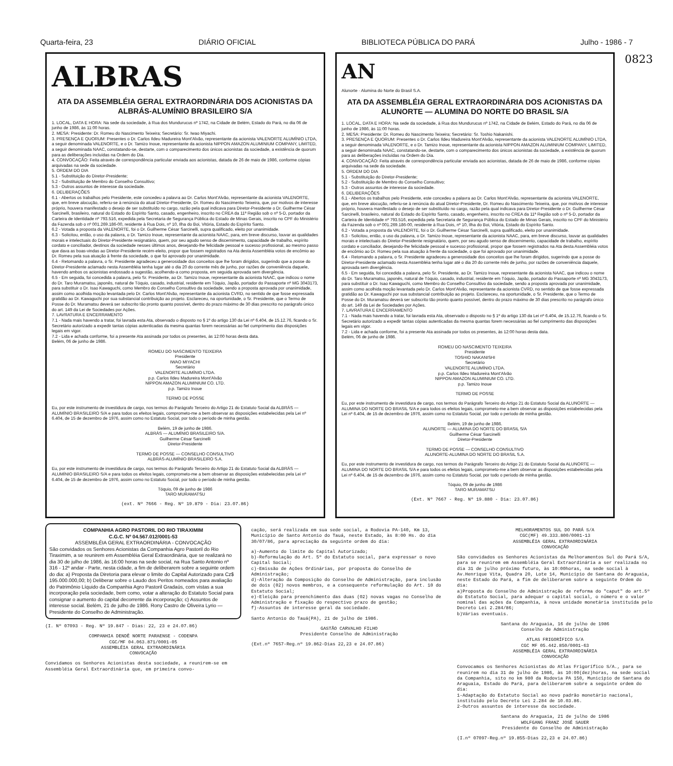Quarta-feira, 23 DIÁRIO OFICIAL BIBLIOTECA PÚBLICA DO PARÁ Julho - 1986 - 7
ALBRAS
ATA DA ASSEMBLÉIA GERAL EXTRAORDINÁRIA DOS ACIONISTAS DA ALBRÁS-ALUMÍNIO BRASILEIRO S/A
1. LOCAL, DATA E HORA: Na sede da sociedade, à Rua dos Mundurucus nº 1742, na Cidade de Belém, Estado do Pará, no dia 06 de junho de 1986, às 11:00 horas.
2. MESA: Presidente: Dr. Romeu do Nascimento Teixeira; Secretário: Sr. Iwao Miyachi.
3. PRESENÇA E QUORUM: Presentes o Dr. Carlos Ildeu Madureira Mont'Alvão, representante da acionista VALENORTE ALUMÍNIO LTDA, a seguir denominada VALENORTE, e o Dr. Tamizo Inoue, representante da acionista NIPPON AMAZON ALUMINIUM COMPANY, LIMITED, a seguir denominada NAAC, constatando-se, destarte, com o comparecimento dos únicos acionistas da sociedade, a existência de quorum para as deliberações incluídas na Ordem do Dia.
4. CONVOCAÇÃO: Feita através de correspondência particular enviada aos acionistas, datada de 26 de maio de 1986, conforme cópias arquivadas na sede da sociedade.
5. ORDEM DO DIA
5.1 - Substituição do Diretor-Presidente;
5.2 - Substituição de Membro do Conselho Consultivo;
5.3 - Outros assuntos de interesse da sociedade.
6. DELIBERAÇÕES
6.1 - Abertos os trabalhos pelo Presidente, este concedeu a palavra ao Dr. Carlos Mont'Alvão, representante da acionista VALENORTE, que, em breve alocução, referiu-se à renúncia do atual Diretor-Presidente, Dr. Romeu do Nascimento Teixeira, que, por motivos de interesse próprio, houvera manifestado o desejo de ser substituído no cargo, razão pela qual indicava para Diretor-Presidente o Dr. Guilherme César Sarcinelli, brasileiro, natural do Estado do Espírito Santo, casado, engenheiro, inscrito no CREA da 11ª Região sob o nº 5-D, portador da Carteira de Identidade nº 793.516, expedida pela Secretaria de Segurança Pública do Estado de Minas Gerais, inscrito no CPF do Ministério da Fazenda sob o nº 001.269.186-00, residente à Rua Dois, nº 10, Ilha do Boi, Vitória, Estado do Espírito Santo.
6.2 - Votada a proposta da VALENORTE, foi o Dr. Guilherme César Sarcinelli, supra qualificado, eleito por unanimidade.
6.3 - Solicitou, então, o uso da palavra, o Dr. Tamizo Inoue, representante da acionista NAAC, para, em breve discurso, louvar as qualidades morais e intelectuais do Diretor-Presidente resignatário, quem, por seu agudo senso de discernimento, capacidade de trabalho, espírito cordato e conciliador, destinos da sociedade nesses últimos anos, desejando-lhe felicidade pessoal e sucesso profissional, ao mesmo passo que dava as boas-vindas ao Diretor-Presidente recém-eleito, propor que fossem registrados na Ata desta Assembléia votos de encômio ao Dr. Romeu pela sua atuação à frente da sociedade, o que foi aprovado por unanimidade.
6.4 - Retomando a palavra, o Sr. Presidente agradeceu a generosidade dos conceitos que lhe foram dirigidos, sugerindo que a posse do Diretor-Presidente aclamado nesta Assembléia tenha lugar até o dia 20 do corrente mês de junho, por razões de conveniência daquele, havendo ambos os acionistas endossado a sugestão, acolhendo-a como proposta, em seguida aprovada sem divergência.
6.5 - Em seguida, foi concedida a palavra, pelo Sr. Presidente, ao Dr. Tamizo Inoue, representante da acionista NAAC, que indicou o nome do Dr. Taro Muramatsu, japonês, natural de Tóquio, casado, industrial, residente em Tóquio, Japão, portador do Passaporte nº MG 3043173, para substituir o Dr. Isao Kawaguchi, como Membro do Conselho Consultivo da sociedade, sendo a proposta aprovada por unanimidade, assim como acolhida moção levantada pelo Dr. Carlos Mont'Alvão, representante da acionista CVRD, no sentido de que fosse expressada gratidão ao Dr. Kawaguchi por sua substancial contribuição ao projeto. Esclareceu, na oportunidade, o Sr. Presidente, que o Termo de Posse do Dr. Muramatsu deverá ser subscrito tão pronto quanto possível, dentro do prazo máximo de 30 dias prescrito no parágrafo único do art. 149 da Lei de Sociedades por Ações.
7. LAVRATURA E ENCERRAMENTO
7.1 - Nada mais havendo a tratar, foi lavrada esta Ata, observado o disposto no § 1º do artigo 130 da Lei nº 6.404, de 15.12.76, ficando o Sr. Secretário autorizado a expedir tantas cópias autenticadas da mesma quantas forem necessárias ao fiel cumprimento das disposições legais em vigor.
7.2 - Lida e achada conforme, foi a presente Ata assinada por todos os presentes, às 12:00 horas desta data.
Belém, 06 de junho de 1986.
ROMEU DO NASCIMENTO TEIXEIRA
Presidente
IWAO MIYACHI
Secretário
VALENORTE ALUMÍNIO LTDA.
p.p. Carlos Ildeu Madureira Mont'Alvão
NIPPON AMAZON ALUMINIUM CO. LTD.
p.p. Tamizo Inoue
TERMO DE POSSE
Eu, por este instrumento de investidura de cargo, nos termos do Parágrafo Terceiro do Artigo 21 do Estatuto Social da ALBRÁS — ALUMÍNIO BRASILEIRO S/A e para todos os efeitos legais, comprometo-me a bem observar as disposições estabelecidas pela Lei nº 6.404, de 15 de dezembro de 1976, assim como no Estatuto Social, por todo o período de minha gestão.
Belém, 19 de junho de 1986.
ALBRÁS — ALUMÍNIO BRASILEIRO S/A.
Guilherme César Sarcinelli
Diretor-Presidente
TERMO DE POSSE — CONSELHO CONSULTIVO
ALBRÁS-ALUMÍNIO BRASILEIRO S.A.
Eu, por este instrumento de investidura de cargo, nos termos do Parágrafo Terceiro do Artigo 21 do Estatuto Social da ALBRÁS — ALUMÍNIO BRASILEIRO S/A e para todos os efeitos legais, comprometo-me a bem observar as disposições estabelecidas pela Lei nº 6.404, de 15 de dezembro de 1976, assim como no Estatuto Social, por todo o período de minha gestão.
Tóquio, 09 de junho de 1986
TARO MURAMATSU
(ext. Nº 7666 - Reg. Nº 19.879 - Dia: 23.07.86)
AN
Alunorte · Alumina do Norte do Brasil S.A.
ATA DA ASSEMBLÉIA GERAL EXTRAORDINÁRIA DOS ACIONISTAS DA ALUNORTE — ALUMINA DO NORTE DO BRASIL S/A
1. LOCAL, DATA E HORA: Na sede da sociedade, à Rua dos Mundurucus nº 1742, na Cidade de Belém, Estado do Pará, no dia 06 de junho de 1986, às 11:00 horas.
2. MESA: Presidente: Dr. Romeu do Nascimento Teixeira; Secretário: Sr. Toshio Nakanishi.
3. PRESENÇA E QUORUM: Presentes o Dr. Carlos Ildeu Madureira Mont'Alvão, representante da acionista VALENORTE ALUMÍNIO LTDA, a seguir denominada VALENORTE, e o Dr. Tamizo Inoue, representante da acionista NIPPON AMAZON ALUMINIUM COMPANY, LIMITED, a seguir denominada NAAC, constatando-se, destarte, com o comparecimento dos únicos acionistas da sociedade, a existência de quorum para as deliberações incluídas na Ordem do Dia.
4. CONVOCAÇÃO: Feita através de correspondência particular enviada aos acionistas, datada de 26 de maio de 1986, conforme cópias arquivadas na sede da sociedade.
5. ORDEM DO DIA
5.1 - Substituição do Diretor-Presidente;
5.2 - Substituição de Membro do Conselho Consultivo;
5.3 - Outros assuntos de interesse da sociedade.
6. DELIBERAÇÕES
6.1 - Abertos os trabalhos pelo Presidente, este concedeu a palavra ao Dr. Carlos Mont'Alvão, representante da acionista VALENORTE, que, em breve alocução, referiu-se à renúncia do atual Diretor-Presidente, Dr. Romeu do Nascimento Teixeira, que, por motivos de interesse próprio, houvera manifestado o desejo de ser substituído no cargo, razão pela qual indicava para Diretor-Presidente o Dr. Guilherme César Sarcinelli, brasileiro, natural do Estado do Espírito Santo, casado, engenheiro, inscrito no CREA da 11ª Região sob o nº 5-D, portador da Carteira de Identidade nº 793.516, expedida pela Secretaria de Segurança Pública do Estado de Minas Gerais, inscrito no CPF do Ministério da Fazenda sob o nº 001.269.186-00, residente à Rua Dois, nº 10, Ilha do Boi, Vitória, Estado do Espírito Santo.
6.2 - Votada a proposta da VALENORTE, foi o Dr. Guilherme César Sarcinelli, supra qualificado, eleito por unanimidade.
6.3 - Solicitou, então, o uso da palavra, o Dr. Tamizo Inoue, representante da acionista NAAC, para, em breve discurso, louvar as qualidades morais e intelectuais do Diretor-Presidente resignatário, quem, por seu agudo senso de discernimento, capacidade de trabalho, espírito cordato e conciliador, desejando-lhe felicidade pessoal e sucesso profissional, propor que fossem registrados na Ata desta Assembléia votos de encômio ao Dr. Romeu pela sua atuação à frente da sociedade, o que foi aprovado por unanimidade.
6.4 - Retomando a palavra, o Sr. Presidente agradeceu a generosidade dos conceitos que lhe foram dirigidos, sugerindo que a posse do Diretor-Presidente aclamado nesta Assembléia tenha lugar até o dia 20 do corrente mês de junho, por razões de conveniência daquele, aprovada sem divergência.
6.5 - Em seguida, foi concedida a palavra, pelo Sr. Presidente, ao Dr. Tamizo Inoue, representante da acionista NAAC, que indicou o nome do Dr. Taro Muramatsu, japonês, natural de Tóquio, casado, industrial, residente em Tóquio, Japão, portador do Passaporte nº MG 3043173, para substituir o Dr. Isao Kawaguchi, como Membro do Conselho Consultivo da sociedade, sendo a proposta aprovada por unanimidade, assim como acolhida moção levantada pelo Dr. Carlos Mont'Alvão, representante da acionista CVRD, no sentido de que fosse expressada gratidão ao Dr. Kawaguchi por sua substancial contribuição ao projeto. Esclareceu, na oportunidade, o Sr. Presidente, que o Termo de Posse do Dr. Muramatsu deverá ser subscrito tão pronto quanto possível, dentro do prazo máximo de 30 dias prescrito no parágrafo único do art. 149 da Lei de Sociedades por Ações.
7. LAVRATURA E ENCERRAMENTO
7.1 - Nada mais havendo a tratar, foi lavrada esta Ata, observado o disposto no § 1º do artigo 130 da Lei nº 6.404, de 15.12.76, ficando o Sr. Secretário autorizado a expedir tantas cópias autenticadas da mesma quantas forem necessárias ao fiel cumprimento das disposições legais em vigor.
7.2 - Lida e achada conforme, foi a presente Ata assinada por todos os presentes, às 12:00 horas desta data.
Belém, 06 de junho de 1986.
ROMEU DO NASCIMENTO TEIXEIRA
Presidente
TOSHIO NAKANISHI
Secretário
VALENORTE ALUMÍNIO LTDA.
p.p. Carlos Ildeu Madureira Mont'Alvão
NIPPON AMAZON ALUMINIUM CO. LTD.
p.p. Tamizo Inoue
TERMO DE POSSE
Eu, por este instrumento de investidura de cargo, nos termos do Parágrafo Terceiro do Artigo 21 do Estatuto Social da ALUNORTE — ALUMINA DO NORTE DO BRASIL S/A e para todos os efeitos legais, comprometo-me a bem observar as disposições estabelecidas pela Lei nº 6.404, de 15 de dezembro de 1976, assim como no Estatuto Social, por todo o período de minha gestão.
Belém, 19 de junho de 1986.
ALUNORTE — ALUMINA DO NORTE DO BRASIL S/A
Guilherme César Sarcinelli
Diretor-Presidente
TERMO DE POSSE — CONSELHO CONSULTIVO
ALUNORTE-ALUMINA DO NORTE DO BRASIL S.A.
Eu, por este instrumento de investidura de cargo, nos termos do Parágrafo Terceiro do Artigo 21 do Estatuto Social da ALUNORTE — ALUMINA DO NORTE DO BRASIL S/A e para todos os efeitos legais, comprometo-me a bem observar as disposições estabelecidas pela Lei nº 6.404, de 15 de dezembro de 1976, assim como no Estatuto Social, por todo o período de minha gestão.
Tóquio, 09 de junho de 1986
TARO MURAMATSU
(Ext. Nº 7667 - Reg. Nº 19.880 - Dia: 23.07.86)
0823
COMPANHIA AGRO PASTORIL DO RIO TIRAXIMIM
C.G.C. Nº 04.567.012/0001-53
ASSEMBLÉIA GERAL EXTRAORDINÁRIA - CONVOCAÇÃO
São convidados os Senhores Acionistas da Companhia Agro Pastoril do Rio Tiraximim, a se reunirem em Assembléia Geral Extraordinária, que se realizará no dia 30 de julho de 1986, às 16:00 horas na sede social, na Rua Santo Antonio nº 316 - 12º andar - Parte, nesta cidade, a fim de deliberarem sobre a seguinte ordem do dia: a) Proposta da Diretoria para elevar o limite do Capital Autorizado para Cz$ 195.000.000,00; b) Deliberar sobre o Laudo dos Peritos nomeados para avaliação do Patrimônio Líquido da Companhia Agro Pastoril Gradaús, com vistas a sua incorporação pela sociedade, bem como, votar a alteração do Estatuto Social para consignar o aumento do capital decorrente da incorporação; c) Assuntos de interesse social. Belém, 21 de julho de 1986. Rony Castro de Oliveira Lyrio — Presidente do Conselho de Administração.
(I. Nº 07093 - Reg. Nº 19.847 - Dias: 22, 23 e 24.07.86)
COMPANHIA DENDÊ NORTE PARAENSE - CODENPA
CGC/MF 04.063.871/0001-05
ASSEMBLÉIA GERAL EXTRAORDINÁRIA
CONVOCAÇÃO
Convidamos os Senhores Acionistas desta sociedade, a reunirem-se em Assembléia Geral Extraordinária que, em primeira convo-
cação, será realizada em sua sede social, a Rodovia PA-140, Km 13, Município de Santo Antonio do Tauá, neste Estado, às 8:00 Hs. do dia 30/07/86, para apreciação da seguinte ordem do dia:
a)-Aumento do limite do Capital Autorizado;
b)-Reformulação do Art. 5º do Estatuto social, para expressar o novo Capital Social;
c)-Emissão de Ações Ordinárias, por proposta do Conselho de Administração;
d)-Alteração da Composição do Conselho de Administração, para inclusão de dois (02) novos membros, e a consequente reformulação do Art. 10 do Estatuto Social;
e)-Eleição para preenchimento das duas (02) novas vagas no Conselho de Administração e fixação do respectivo prazo de gestão;
f)-Assuntos de interesse geral da sociedade.
Santo Antonio do Tauá(PA), 21 de julho de 1986.
GASTÃO CARVALHO FILHO
Presidente Conselho de Administração
(Ext.nº 7657-Reg.nº 19.862-Dias 22,23 e 24.07.86)
MELHORAMENTOS SUL DO PARÁ S/A
CGC(MF) 49.333.800/0001-13
ASSEMBLÉIA GERAL EXTRAORDINÁRIA
CONVOCAÇÃO
São convidados os Senhores Acionistas da Melhoramentos Sul do Pará S/A, para se reunirem em Assembléia Geral Extraordinária a ser realizada no dia 31 de julho próximo futuro, às 10:00horas, na sede social à Av.Henrique Vita, Quadra 20, Lote 14, Município de Santana do Araguaia, neste Estado do Pará, a fim de deliberarem sobre a seguinte Ordem do dia:
a)Proposta do Conselho de Administração de reforma do "caput" do art.5º do Estatuto Social, para adequar o capital social, o número e o valor nominal das ações da Companhia, à nova unidade monetária instituída pelo Decreto Lei 2.284/86;
b)Várias eventuais.
Santana do Araguaia, 16 de julho de 1986
Conselho de Administração
ATLAS FRIGORÍFICO S/A
CGC MF 05.442.850/0001-63
ASSEMBLÉIA GERAL EXTRAORDINÁRIA
CONVOCAÇÃO
Convocamos os Senhores Acionistas do Atlas Frigorífico S/A., para se reunirem no dia 31 de julho de 1986, às 10:00(dez)horas, na sede social da Companhia, sito no km 980 da Rodovia PA 150, Município de Santana do Araguaia, Estado do Pará, para deliberarem sobre a seguinte ordem do dia:
1-Adaptação do Estatuto Social ao novo padrão monetário nacional, instituído pelo Decreto Lei 2.284 de 10.03.86.
2-Outros assuntos de interesse da sociedade.
Santana do Araguaia, 21 de julho de 1986
WOLFGANG FRANZ JOSÉ SAUER
Presidente do Conselho de Administração
(I.nº 07097-Reg.nº 19.855-Dias 22,23 e 24.07.86)